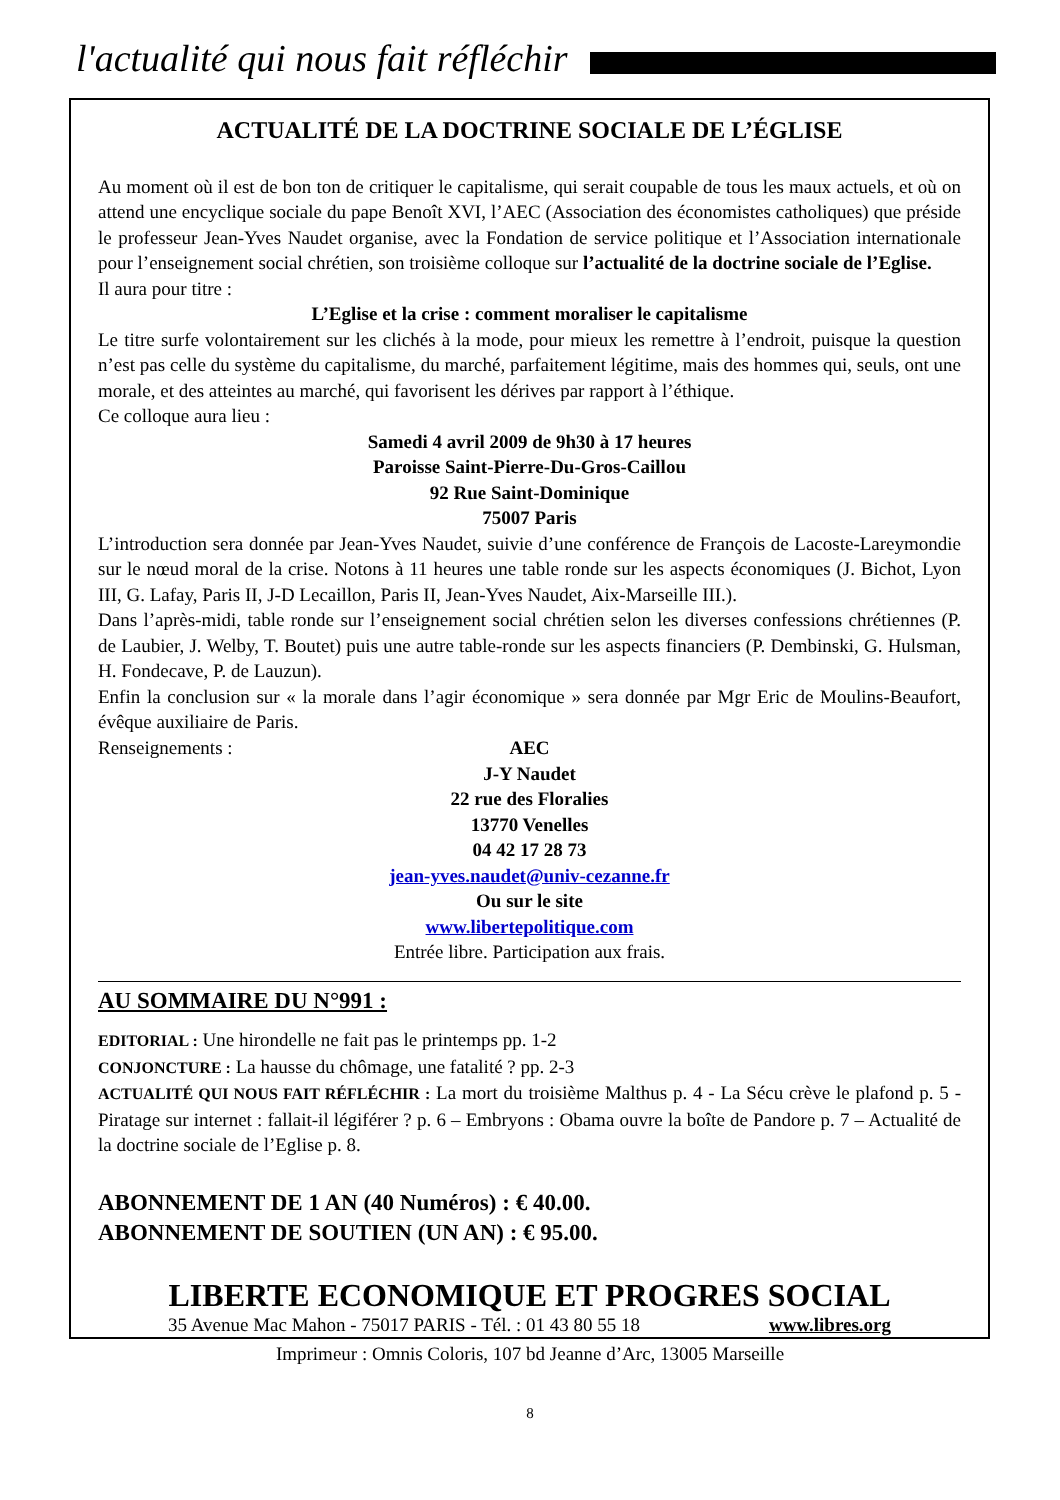l'actualité qui nous fait réfléchir
ACTUALITÉ DE LA DOCTRINE SOCIALE DE L’ÉGLISE
Au moment où il est de bon ton de critiquer le capitalisme, qui serait coupable de tous les maux actuels, et où on attend une encyclique sociale du pape Benoît XVI, l’AEC (Association des économistes catholiques) que préside le professeur Jean-Yves Naudet organise, avec la Fondation de service politique et l’Association internationale pour l’enseignement social chrétien, son troisième colloque sur l’actualité de la doctrine sociale de l’Eglise.
Il aura pour titre :
L’Eglise et la crise : comment moraliser le capitalisme
Le titre surfe volontairement sur les clichés à la mode, pour mieux les remettre à l’endroit, puisque la question n’est pas celle du système du capitalisme, du marché, parfaitement légitime, mais des hommes qui, seuls, ont une morale, et des atteintes au marché, qui favorisent les dérives par rapport à l’éthique.
Ce colloque aura lieu :
Samedi 4 avril 2009 de 9h30 à 17 heures
Paroisse Saint-Pierre-Du-Gros-Caillou
92 Rue Saint-Dominique
75007 Paris
L’introduction sera donnée par Jean-Yves Naudet, suivie d’une conférence de François de Lacoste-Lareymondie sur le nœud moral de la crise. Notons à 11 heures une table ronde sur les aspects économiques (J. Bichot, Lyon III, G. Lafay, Paris II, J-D Lecaillon, Paris II, Jean-Yves Naudet, Aix-Marseille III.).
Dans l’après-midi, table ronde sur l’enseignement social chrétien selon les diverses confessions chrétiennes (P. de Laubier, J. Welby, T. Boutet) puis une autre table-ronde sur les aspects financiers (P. Dembinski, G. Hulsman, H. Fondecave, P. de Lauzun).
Enfin la conclusion sur « la morale dans l’agir économique » sera donnée par Mgr Eric de Moulins-Beaufort, évêque auxiliaire de Paris.
Renseignements :
AEC
J-Y Naudet
22 rue des Floralies
13770 Venelles
04 42 17 28 73
jean-yves.naudet@univ-cezanne.fr
Ou sur le site
www.libertepolitique.com
Entrée libre. Participation aux frais.
AU SOMMAIRE DU N°991 :
EDITORIAL : Une hirondelle ne fait pas le printemps pp. 1-2
CONJONCTURE : La hausse du chômage, une fatalité ? pp. 2-3
ACTUALITÉ QUI NOUS FAIT RÉFLÉCHIR : La mort du troisième Malthus p. 4 - La Sécu crève le plafond p. 5 - Piratage sur internet : fallait-il légiférer ? p. 6 – Embryons : Obama ouvre la boîte de Pandore p. 7 – Actualité de la doctrine sociale de l’Eglise p. 8.
ABONNEMENT DE 1 AN (40 Numéros) : € 40.00.
ABONNEMENT DE SOUTIEN (UN AN) : € 95.00.
LIBERTE ECONOMIQUE ET PROGRES SOCIAL
35 Avenue Mac Mahon - 75017 PARIS - Tél. : 01 43 80 55 18 www.libres.org
Imprimeur : Omnis Coloris, 107 bd Jeanne d’Arc, 13005 Marseille
8